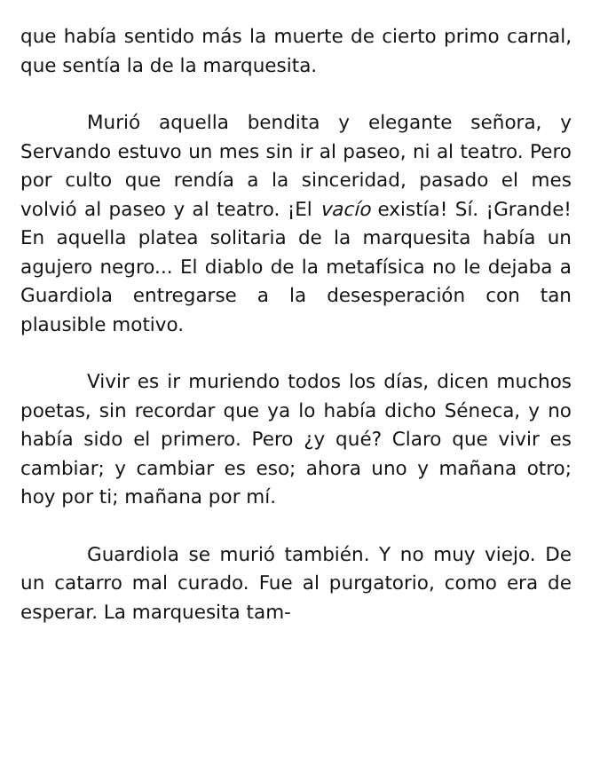que había sentido más la muerte de cierto primo carnal, que sentía la de la marquesita.
Murió aquella bendita y elegante señora, y Servando estuvo un mes sin ir al paseo, ni al teatro. Pero por culto que rendía a la sinceridad, pasado el mes volvió al paseo y al teatro. ¡El vacío existía! Sí. ¡Grande! En aquella platea solitaria de la marquesita había un agujero negro... El diablo de la metafísica no le dejaba a Guardiola entregarse a la desesperación con tan plausible motivo.
Vivir es ir muriendo todos los días, dicen muchos poetas, sin recordar que ya lo había dicho Séneca, y no había sido el primero. Pero ¿y qué? Claro que vivir es cambiar; y cambiar es eso; ahora uno y mañana otro; hoy por ti; mañana por mí.
Guardiola se murió también. Y no muy viejo. De un catarro mal curado. Fue al purgatorio, como era de esperar. La marquesita tam-